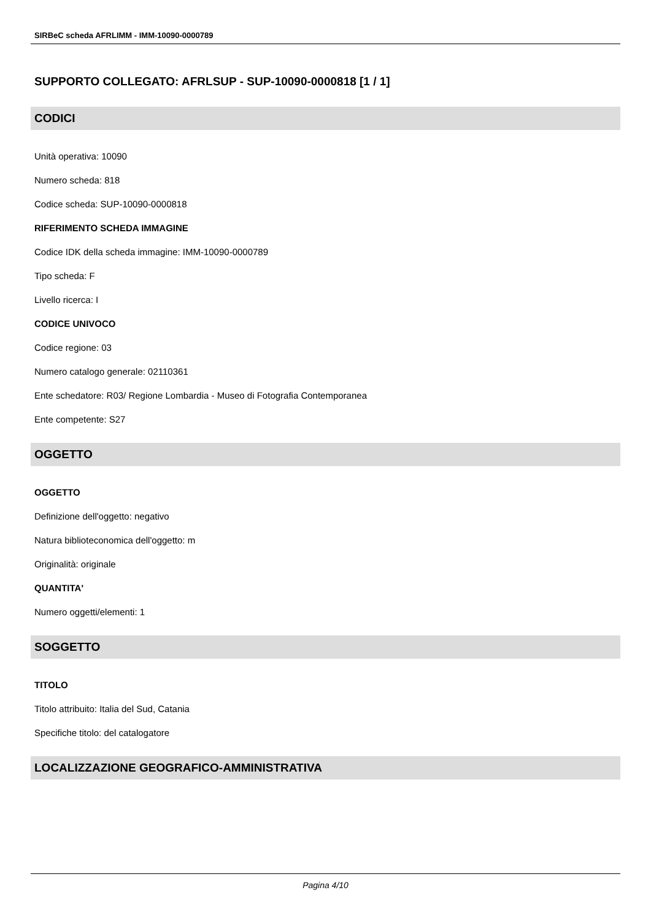SIRBeC scheda AFRLIMM - IMM-10090-0000789
SUPPORTO COLLEGATO: AFRLSUP - SUP-10090-0000818 [1 / 1]
CODICI
Unità operativa: 10090
Numero scheda: 818
Codice scheda: SUP-10090-0000818
RIFERIMENTO SCHEDA IMMAGINE
Codice IDK della scheda immagine: IMM-10090-0000789
Tipo scheda: F
Livello ricerca: I
CODICE UNIVOCO
Codice regione: 03
Numero catalogo generale: 02110361
Ente schedatore: R03/ Regione Lombardia - Museo di Fotografia Contemporanea
Ente competente: S27
OGGETTO
OGGETTO
Definizione dell'oggetto: negativo
Natura biblioteconomica dell'oggetto: m
Originalità: originale
QUANTITA'
Numero oggetti/elementi: 1
SOGGETTO
TITOLO
Titolo attribuito: Italia del Sud, Catania
Specifiche titolo: del catalogatore
LOCALIZZAZIONE GEOGRAFICO-AMMINISTRATIVA
Pagina 4/10